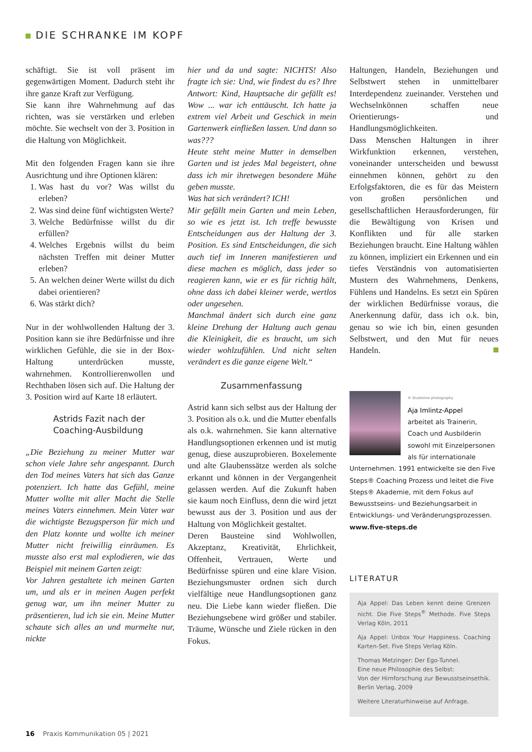DIE SCHRANKE IM KOPF
schäftigt. Sie ist voll präsent im gegenwärtigen Moment. Dadurch steht ihr ihre ganze Kraft zur Verfügung.
Sie kann ihre Wahrnehmung auf das richten, was sie verstärken und erleben möchte. Sie wechselt von der 3. Position in die Haltung von Möglichkeit.
Mit den folgenden Fragen kann sie ihre Ausrichtung und ihre Optionen klären:
1. Was hast du vor? Was willst du erleben?
2. Was sind deine fünf wichtigsten Werte?
3. Welche Bedürfnisse willst du dir erfüllen?
4. Welches Ergebnis willst du beim nächsten Treffen mit deiner Mutter erleben?
5. An welchen deiner Werte willst du dich dabei orientieren?
6. Was stärkt dich?
Nur in der wohlwollenden Haltung der 3. Position kann sie ihre Bedürfnisse und ihre wirklichen Gefühle, die sie in der Box-Haltung unterdrücken musste, wahrnehmen. Kontrollierenwollen und Rechthaben lösen sich auf. Die Haltung der 3. Position wird auf Karte 18 erläutert.
Astrids Fazit nach der Coaching-Ausbildung
„Die Beziehung zu meiner Mutter war schon viele Jahre sehr angespannt. Durch den Tod meines Vaters hat sich das Ganze potenziert. Ich hatte das Gefühl, meine Mutter wollte mit aller Macht die Stelle meines Vaters einnehmen. Mein Vater war die wichtigste Bezugsperson für mich und den Platz konnte und wollte ich meiner Mutter nicht freiwillig einräumen. Es musste also erst mal explodieren, wie das Beispiel mit meinem Garten zeigt:
Vor Jahren gestaltete ich meinen Garten um, und als er in meinen Augen perfekt genug war, um ihn meiner Mutter zu präsentieren, lud ich sie ein. Meine Mutter schaute sich alles an und murmelte nur, nickte
hier und da und sagte: NICHTS! Also fragte ich sie: Und, wie findest du es? Ihre Antwort: Kind, Hauptsache dir gefällt es! Wow ... war ich enttäuscht. Ich hatte ja extrem viel Arbeit und Geschick in mein Gartenwerk einfließen lassen. Und dann so was???
Heute steht meine Mutter in demselben Garten und ist jedes Mal begeistert, ohne dass ich mir ihretwegen besondere Mühe geben musste.
Was hat sich verändert? ICH!
Mir gefällt mein Garten und mein Leben, so wie es jetzt ist. Ich treffe bewusste Entscheidungen aus der Haltung der 3. Position. Es sind Entscheidungen, die sich auch tief im Inneren manifestieren und diese machen es möglich, dass jeder so reagieren kann, wie er es für richtig hält, ohne dass ich dabei kleiner werde, wertlos oder ungesehen.
Manchmal ändert sich durch eine ganz kleine Drehung der Haltung auch genau die Kleinigkeit, die es braucht, um sich wieder wohlzufühlen. Und nicht selten verändert es die ganze eigene Welt.“
Zusammenfassung
Astrid kann sich selbst aus der Haltung der 3. Position als o.k. und die Mutter ebenfalls als o.k. wahrnehmen. Sie kann alternative Handlungsoptionen erkennen und ist mutig genug, diese auszuprobieren. Boxelemente und alte Glaubenssätze werden als solche erkannt und können in der Vergangenheit gelassen werden. Auf die Zukunft haben sie kaum noch Einfluss, denn die wird jetzt bewusst aus der 3. Position und aus der Haltung von Möglichkeit gestaltet.
Deren Bausteine sind Wohlwollen, Akzeptanz, Kreativität, Ehrlichkeit, Offenheit, Vertrauen, Werte und Bedürfnisse spüren und eine klare Vision. Beziehungsmuster ordnen sich durch vielfältige neue Handlungsoptionen ganz neu. Die Liebe kann wieder fließen. Die Beziehungsebene wird größer und stabiler. Träume, Wünsche und Ziele rücken in den Fokus.
Haltungen, Handeln, Beziehungen und Selbstwert stehen in unmittelbarer Interdependenz zueinander. Verstehen und Wechselnkönnen schaffen neue Orientierungs- und Handlungsmöglichkeiten.
Dass Menschen Haltungen in ihrer Wirkfunktion erkennen, verstehen, voneinander unterscheiden und bewusst einnehmen können, gehört zu den Erfolgsfaktoren, die es für das Meistern von großen persönlichen und gesellschaftlichen Herausforderungen, für die Bewältigung von Krisen und Konflikten und für alle starken Beziehungen braucht. Eine Haltung wählen zu können, impliziert ein Erkennen und ein tiefes Verständnis von automatisierten Mustern des Wahrnehmens, Denkens, Fühlens und Handelns. Es setzt ein Spüren der wirklichen Bedürfnisse voraus, die Anerkennung dafür, dass ich o.k. bin, genau so wie ich bin, einen gesunden Selbstwert, und den Mut für neues Handeln.
© Studioline photography
Aja Imlintz-Appel
arbeitet als Trainerin, Coach und Ausbilderin sowohl mit Einzelpersonen als für internationale Unternehmen. 1991 entwickelte sie den Five Steps® Coaching Prozess und leitet die Five Steps® Akademie, mit dem Fokus auf Bewusstseins- und Beziehungsarbeit in Entwicklungs- und Veränderungsprozessen.
www.five-steps.de
LITERATUR
Aja Appel: Das Leben kennt deine Grenzen nicht. Die Five Steps<sup>®</sup> Methode. Five Steps Verlag Köln, 2011
Aja Appel: Unbox Your Happiness. Coaching Karten-Set. Five Steps Verlag Köln.
Thomas Metzinger: Der Ego-Tunnel.
Eine neue Philosophie des Selbst:
Von der Hirnforschung zur Bewusstseinsethik. Berlin Verlag, 2009
Weitere Literaturhinweise auf Anfrage.
16 Praxis Kommunikation 05 | 2021